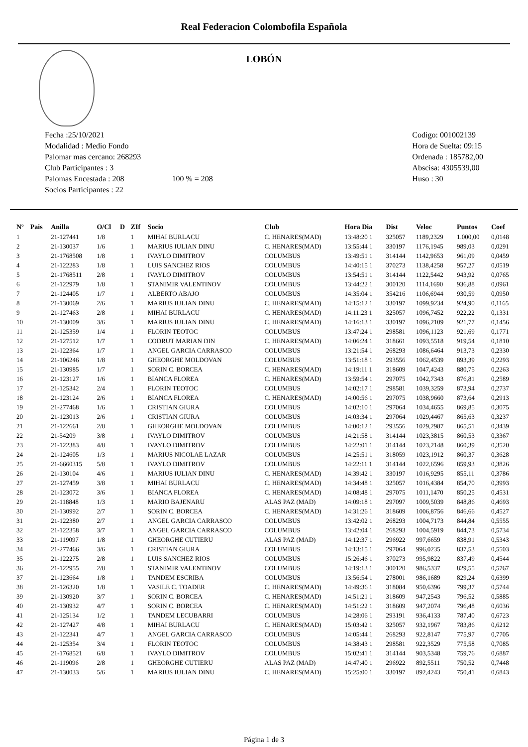Real Federacion Colombofila Española
LOBÓN
Fecha :25/10/2021
Modalidad : Medio Fondo
Palomar mas cercano: 268293
Club Participantes : 3
Palomas Encestada : 208 100 % = 208
Socios Participantes : 22
Codigo: 001002139
Hora de Suelta: 09:15
Ordenada : 185782,00
Abscisa: 4305539,00
Huso : 30
| Nº | Pais | Anilla | O/Cl | D | ZIf | Socio | Club | Hora Dia | Dist | Veloc | Puntos | Coef |
| --- | --- | --- | --- | --- | --- | --- | --- | --- | --- | --- | --- | --- |
| 1 | | 21-127441 | 1/8 | | 1 | MIHAI BURLACU | C. HENARES(MAD) | 13:48:20 1 | 325057 | 1189,2329 | 1.000,00 | 0,0148 |
| 2 | | 21-130037 | 1/6 | | 1 | MARIUS IULIAN DINU | C. HENARES(MAD) | 13:55:44 1 | 330197 | 1176,1945 | 989,03 | 0,0291 |
| 3 | | 21-1768508 | 1/8 | | 1 | IVAYLO DIMITROV | COLUMBUS | 13:49:51 1 | 314144 | 1142,9653 | 961,09 | 0,0459 |
| 4 | | 21-122283 | 1/8 | | 1 | LUIS SANCHEZ RIOS | COLUMBUS | 14:40:15 1 | 370273 | 1138,4258 | 957,27 | 0,0519 |
| 5 | | 21-1768511 | 2/8 | | 1 | IVAYLO DIMITROV | COLUMBUS | 13:54:51 1 | 314144 | 1122,5442 | 943,92 | 0,0765 |
| 6 | | 21-122979 | 1/8 | | 1 | STANIMIR VALENTINOV | COLUMBUS | 13:44:22 1 | 300120 | 1114,1690 | 936,88 | 0,0961 |
| 7 | | 21-124405 | 1/7 | | 1 | ALBERTO ABAJO | COLUMBUS | 14:35:04 1 | 354216 | 1106,6944 | 930,59 | 0,0950 |
| 8 | | 21-130069 | 2/6 | | 1 | MARIUS IULIAN DINU | C. HENARES(MAD) | 14:15:12 1 | 330197 | 1099,9234 | 924,90 | 0,1165 |
| 9 | | 21-127463 | 2/8 | | 1 | MIHAI BURLACU | C. HENARES(MAD) | 14:11:23 1 | 325057 | 1096,7452 | 922,22 | 0,1331 |
| 10 | | 21-130009 | 3/6 | | 1 | MARIUS IULIAN DINU | C. HENARES(MAD) | 14:16:13 1 | 330197 | 1096,2109 | 921,77 | 0,1456 |
| 11 | | 21-125359 | 1/4 | | 1 | FLORIN TEOTOC | COLUMBUS | 13:47:24 1 | 298581 | 1096,1123 | 921,69 | 0,1771 |
| 12 | | 21-127512 | 1/7 | | 1 | CODRUT MARIAN DIN | C. HENARES(MAD) | 14:06:24 1 | 318661 | 1093,5518 | 919,54 | 0,1810 |
| 13 | | 21-122364 | 1/7 | | 1 | ANGEL GARCIA CARRASCO | COLUMBUS | 13:21:54 1 | 268293 | 1086,6464 | 913,73 | 0,2330 |
| 14 | | 21-106246 | 1/8 | | 1 | GHEORGHE MOLDOVAN | COLUMBUS | 13:51:18 1 | 293556 | 1062,4539 | 893,39 | 0,2293 |
| 15 | | 21-130985 | 1/7 | | 1 | SORIN C. BORCEA | C. HENARES(MAD) | 14:19:11 1 | 318609 | 1047,4243 | 880,75 | 0,2263 |
| 16 | | 21-123127 | 1/6 | | 1 | BIANCA FLOREA | C. HENARES(MAD) | 13:59:54 1 | 297075 | 1042,7343 | 876,81 | 0,2589 |
| 17 | | 21-125342 | 2/4 | | 1 | FLORIN TEOTOC | COLUMBUS | 14:02:17 1 | 298581 | 1039,3259 | 873,94 | 0,2737 |
| 18 | | 21-123124 | 2/6 | | 1 | BIANCA FLOREA | C. HENARES(MAD) | 14:00:56 1 | 297075 | 1038,9660 | 873,64 | 0,2913 |
| 19 | | 21-277468 | 1/6 | | 1 | CRISTIAN GIURA | COLUMBUS | 14:02:10 1 | 297064 | 1034,4655 | 869,85 | 0,3075 |
| 20 | | 21-123013 | 2/6 | | 1 | CRISTIAN GIURA | COLUMBUS | 14:03:34 1 | 297064 | 1029,4467 | 865,63 | 0,3237 |
| 21 | | 21-122661 | 2/8 | | 1 | GHEORGHE MOLDOVAN | COLUMBUS | 14:00:12 1 | 293556 | 1029,2987 | 865,51 | 0,3439 |
| 22 | | 21-54209 | 3/8 | | 1 | IVAYLO DIMITROV | COLUMBUS | 14:21:58 1 | 314144 | 1023,3815 | 860,53 | 0,3367 |
| 23 | | 21-122383 | 4/8 | | 1 | IVAYLO DIMITROV | COLUMBUS | 14:22:01 1 | 314144 | 1023,2148 | 860,39 | 0,3520 |
| 24 | | 21-124605 | 1/3 | | 1 | MARIUS NICOLAE LAZAR | COLUMBUS | 14:25:51 1 | 318059 | 1023,1912 | 860,37 | 0,3628 |
| 25 | | 21-6660315 | 5/8 | | 1 | IVAYLO DIMITROV | COLUMBUS | 14:22:11 1 | 314144 | 1022,6596 | 859,93 | 0,3826 |
| 26 | | 21-130104 | 4/6 | | 1 | MARIUS IULIAN DINU | C. HENARES(MAD) | 14:39:42 1 | 330197 | 1016,9295 | 855,11 | 0,3786 |
| 27 | | 21-127459 | 3/8 | | 1 | MIHAI BURLACU | C. HENARES(MAD) | 14:34:48 1 | 325057 | 1016,4384 | 854,70 | 0,3993 |
| 28 | | 21-123072 | 3/6 | | 1 | BIANCA FLOREA | C. HENARES(MAD) | 14:08:48 1 | 297075 | 1011,1470 | 850,25 | 0,4531 |
| 29 | | 21-118848 | 1/3 | | 1 | MARIO BAJENARU | ALAS PAZ (MAD) | 14:09:18 1 | 297097 | 1009,5039 | 848,86 | 0,4693 |
| 30 | | 21-130992 | 2/7 | | 1 | SORIN C. BORCEA | C. HENARES(MAD) | 14:31:26 1 | 318609 | 1006,8756 | 846,66 | 0,4527 |
| 31 | | 21-122380 | 2/7 | | 1 | ANGEL GARCIA CARRASCO | COLUMBUS | 13:42:02 1 | 268293 | 1004,7173 | 844,84 | 0,5555 |
| 32 | | 21-122358 | 3/7 | | 1 | ANGEL GARCIA CARRASCO | COLUMBUS | 13:42:04 1 | 268293 | 1004,5919 | 844,73 | 0,5734 |
| 33 | | 21-119097 | 1/8 | | 1 | GHEORGHE CUTIERU | ALAS PAZ (MAD) | 14:12:37 1 | 296922 | 997,6659 | 838,91 | 0,5343 |
| 34 | | 21-277466 | 3/6 | | 1 | CRISTIAN GIURA | COLUMBUS | 14:13:15 1 | 297064 | 996,0235 | 837,53 | 0,5503 |
| 35 | | 21-122275 | 2/8 | | 1 | LUIS SANCHEZ RIOS | COLUMBUS | 15:26:46 1 | 370273 | 995,9822 | 837,49 | 0,4544 |
| 36 | | 21-122955 | 2/8 | | 1 | STANIMIR VALENTINOV | COLUMBUS | 14:19:13 1 | 300120 | 986,5337 | 829,55 | 0,5767 |
| 37 | | 21-123664 | 1/8 | | 1 | TANDEM ESCRIBA | COLUMBUS | 13:56:54 1 | 278001 | 986,1689 | 829,24 | 0,6399 |
| 38 | | 21-126320 | 1/8 | | 1 | VASILE C. TOADER | C. HENARES(MAD) | 14:49:36 1 | 318084 | 950,6396 | 799,37 | 0,5744 |
| 39 | | 21-130920 | 3/7 | | 1 | SORIN C. BORCEA | C. HENARES(MAD) | 14:51:21 1 | 318609 | 947,2543 | 796,52 | 0,5885 |
| 40 | | 21-130932 | 4/7 | | 1 | SORIN C. BORCEA | C. HENARES(MAD) | 14:51:22 1 | 318609 | 947,2074 | 796,48 | 0,6036 |
| 41 | | 21-125134 | 1/2 | | 1 | TANDEM LECUBARRI | COLUMBUS | 14:28:06 1 | 293191 | 936,4133 | 787,40 | 0,6723 |
| 42 | | 21-127427 | 4/8 | | 1 | MIHAI BURLACU | C. HENARES(MAD) | 15:03:42 1 | 325057 | 932,1967 | 783,86 | 0,6212 |
| 43 | | 21-122341 | 4/7 | | 1 | ANGEL GARCIA CARRASCO | COLUMBUS | 14:05:44 1 | 268293 | 922,8147 | 775,97 | 0,7705 |
| 44 | | 21-125354 | 3/4 | | 1 | FLORIN TEOTOC | COLUMBUS | 14:38:43 1 | 298581 | 922,3529 | 775,58 | 0,7085 |
| 45 | | 21-1768521 | 6/8 | | 1 | IVAYLO DIMITROV | COLUMBUS | 15:02:41 1 | 314144 | 903,5348 | 759,76 | 0,6887 |
| 46 | | 21-119096 | 2/8 | | 1 | GHEORGHE CUTIERU | ALAS PAZ (MAD) | 14:47:40 1 | 296922 | 892,5511 | 750,52 | 0,7448 |
| 47 | | 21-130033 | 5/6 | | 1 | MARIUS IULIAN DINU | C. HENARES(MAD) | 15:25:00 1 | 330197 | 892,4243 | 750,41 | 0,6843 |
Página 1 de 3